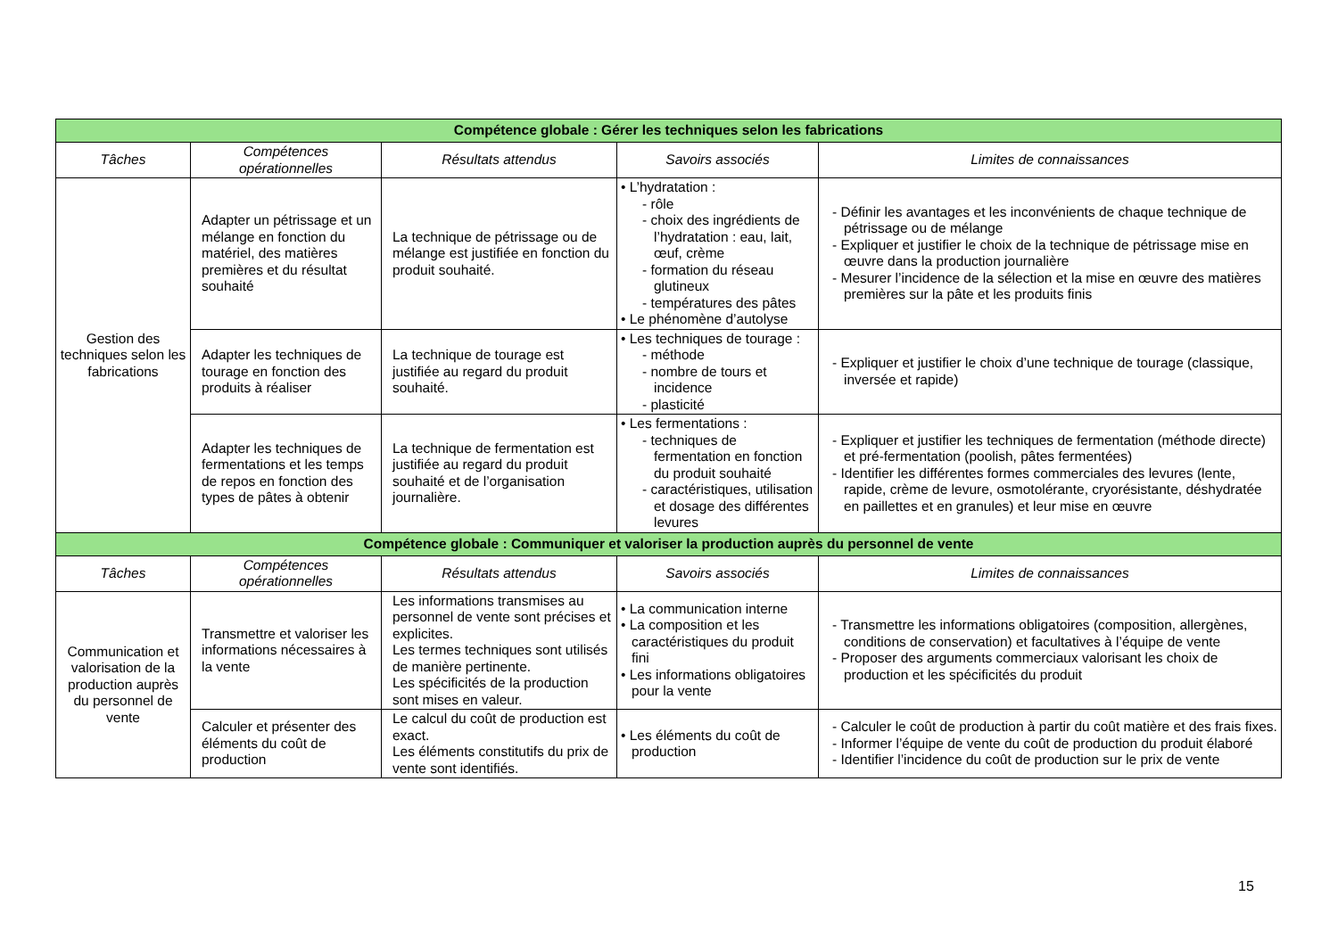| Compétence globale : Gérer les techniques selon les fabrications | | | | |
| --- | --- | --- | --- | --- |
| Tâches | Compétences opérationnelles | Résultats attendus | Savoirs associés | Limites de connaissances |
| Gestion des techniques selon les fabrications | Adapter un pétrissage et un mélange en fonction du matériel, des matières premières et du résultat souhaité | La technique de pétrissage ou de mélange est justifiée en fonction du produit souhaité. | • L’hydratation : - rôle - choix des ingrédients de l’hydratation : eau, lait, œuf, crème - formation du réseau glutineux - températures des pâtes • Le phénomène d’autolyse | - Définir les avantages et les inconvénients de chaque technique de pétrissage ou de mélange - Expliquer et justifier le choix de la technique de pétrissage mise en œuvre dans la production journalière - Mesurer l’incidence de la sélection et la mise en œuvre des matières premières sur la pâte et les produits finis |
| | Adapter les techniques de tourage en fonction des produits à réaliser | La technique de tourage est justifiée au regard du produit souhaité. | • Les techniques de tourage : - méthode - nombre de tours et incidence - plasticité | - Expliquer et justifier le choix d’une technique de tourage (classique, inversée et rapide) |
| | Adapter les techniques de fermentations et les temps de repos en fonction des types de pâtes à obtenir | La technique de fermentation est justifiée au regard du produit souhaité et de l’organisation journalière. | • Les fermentations : - techniques de fermentation en fonction du produit souhaité - caractéristiques, utilisation et dosage des différentes levures | - Expliquer et justifier les techniques de fermentation (méthode directe) et pré-fermentation (poolish, pâtes fermentées) - Identifier les différentes formes commerciales des levures (lente, rapide, crème de levure, osmotolérante, cryorésistante, déshydratée en paillettes et en granules) et leur mise en œuvre |
| Compétence globale : Communiquer et valoriser la production auprès du personnel de vente | | | | |
| Tâches | Compétences opérationnelles | Résultats attendus | Savoirs associés | Limites de connaissances |
| Communication et valorisation de la production auprès du personnel de vente | Transmettre et valoriser les informations nécessaires à la vente | Les informations transmises au personnel de vente sont précises et explicites. Les termes techniques sont utilisés de manière pertinente. Les spécificités de la production sont mises en valeur. | • La communication interne • La composition et les caractéristiques du produit fini • Les informations obligatoires pour la vente | - Transmettre les informations obligatoires (composition, allergènes, conditions de conservation) et facultatives à l’équipe de vente - Proposer des arguments commerciaux valorisant les choix de production et les spécificités du produit |
| | Calculer et présenter des éléments du coût de production | Le calcul du coût de production est exact. Les éléments constitutifs du prix de vente sont identifiés. | • Les éléments du coût de production | - Calculer le coût de production à partir du coût matière et des frais fixes. - Informer l’équipe de vente du coût de production du produit élaboré - Identifier l’incidence du coût de production sur le prix de vente |
15